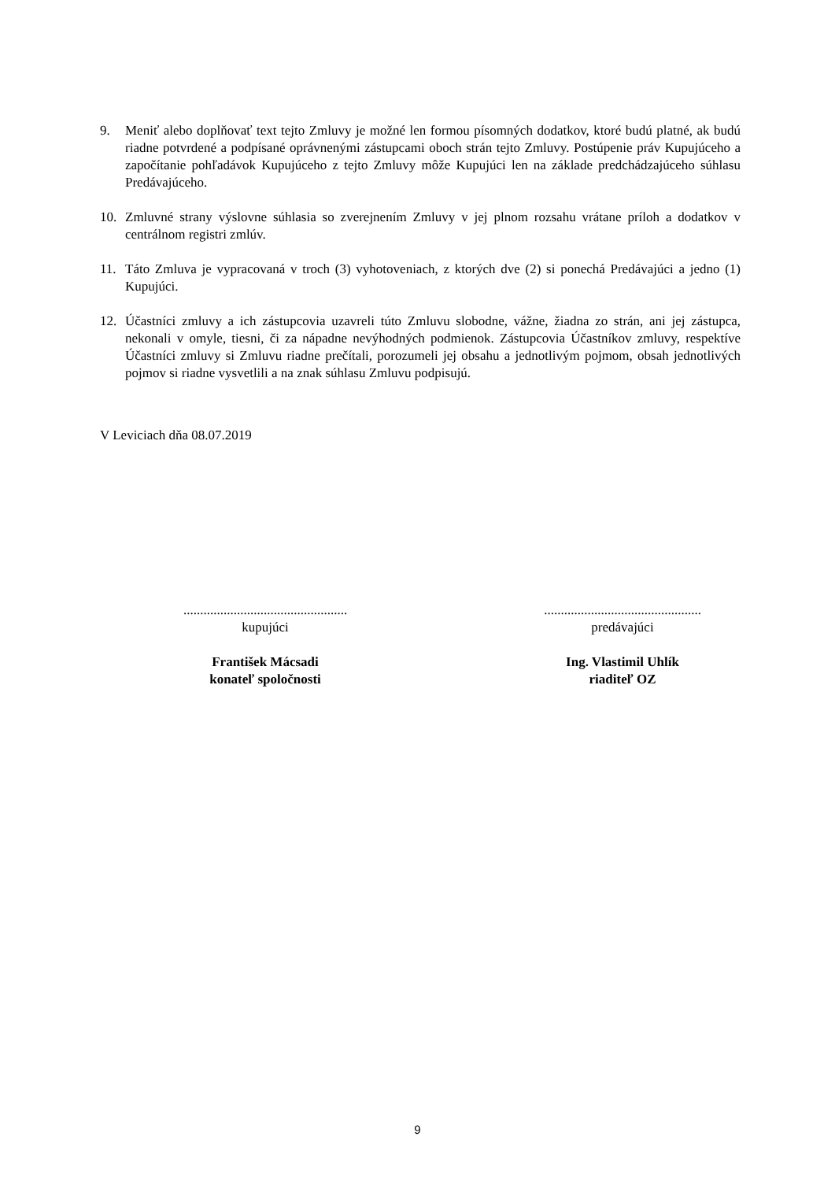9. Meniť alebo doplňovať text tejto Zmluvy je možné len formou písomných dodatkov, ktoré budú platné, ak budú riadne potvrdené a podpísané oprávnenými zástupcami oboch strán tejto Zmluvy. Postúpenie práv Kupujúceho a započítanie pohľadávok Kupujúceho z tejto Zmluvy môže Kupujúci len na základe predchádzajúceho súhlasu Predávajúceho.
10. Zmluvné strany výslovne súhlasia so zverejnením Zmluvy v jej plnom rozsahu vrátane príloh a dodatkov v centrálnom registri zmlúv.
11. Táto Zmluva je vypracovaná v troch (3) vyhotoveniach, z ktorých dve (2) si ponechá Predávajúci a jedno (1) Kupujúci.
12. Účastníci zmluvy a ich zástupcovia uzavreli túto Zmluvu slobodne, vážne, žiadna zo strán, ani jej zástupca, nekonali v omyle, tiesni, či za nápadne nevýhodných podmienok. Zástupcovia Účastníkov zmluvy, respektíve Účastníci zmluvy si Zmluvu riadne prečítali, porozumeli jej obsahu a jednotlivým pojmom, obsah jednotlivých pojmov si riadne vysvetlili a na znak súhlasu Zmluvu podpisujú.
V Leviciach dňa 08.07.2019
.................................................
kupujúci
František Mácsadi
konateľ spoločnosti
...............................................
predávajúci
Ing. Vlastimil Uhlík
riaditeľ OZ
9